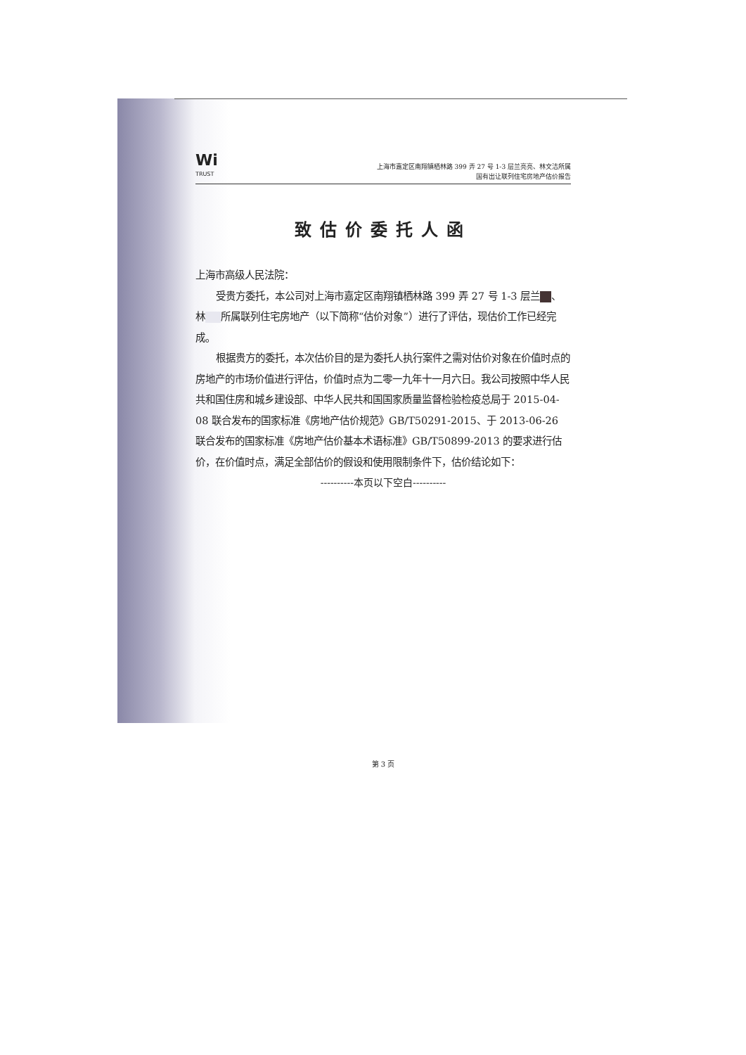Wi
TRUST
上海市嘉定区南翔镇栖林路 399 弄 27 号 1-3 层兰亮亮、林文洁所属
国有出让联列住宅房地产估价报告
致估价委托人函
上海市高级人民法院：
受贵方委托，本公司对上海市嘉定区南翔镇栖林路 399 弄 27 号 1-3 层兰 、林 所属联列住宅房地产（以下简称“估价对象”）进行了评估，现估价工作已经完成。
根据贵方的委托，本次估价目的是为委托人执行案件之需对估价对象在价值时点的房地产的市场价值进行评估，价值时点为二零一九年十一月六日。我公司按照中华人民共和国住房和城乡建设部、中华人民共和国国家质量监督检验检疫总局于 2015-04-08 联合发布的国家标准《房地产估价规范》GB/T50291-2015、于 2013-06-26 联合发布的国家标准《房地产估价基本术语标准》GB/T50899-2013 的要求进行估价，在价值时点，满足全部估价的假设和使用限制条件下，估价结论如下：
----------本页以下空白----------
第 3 页